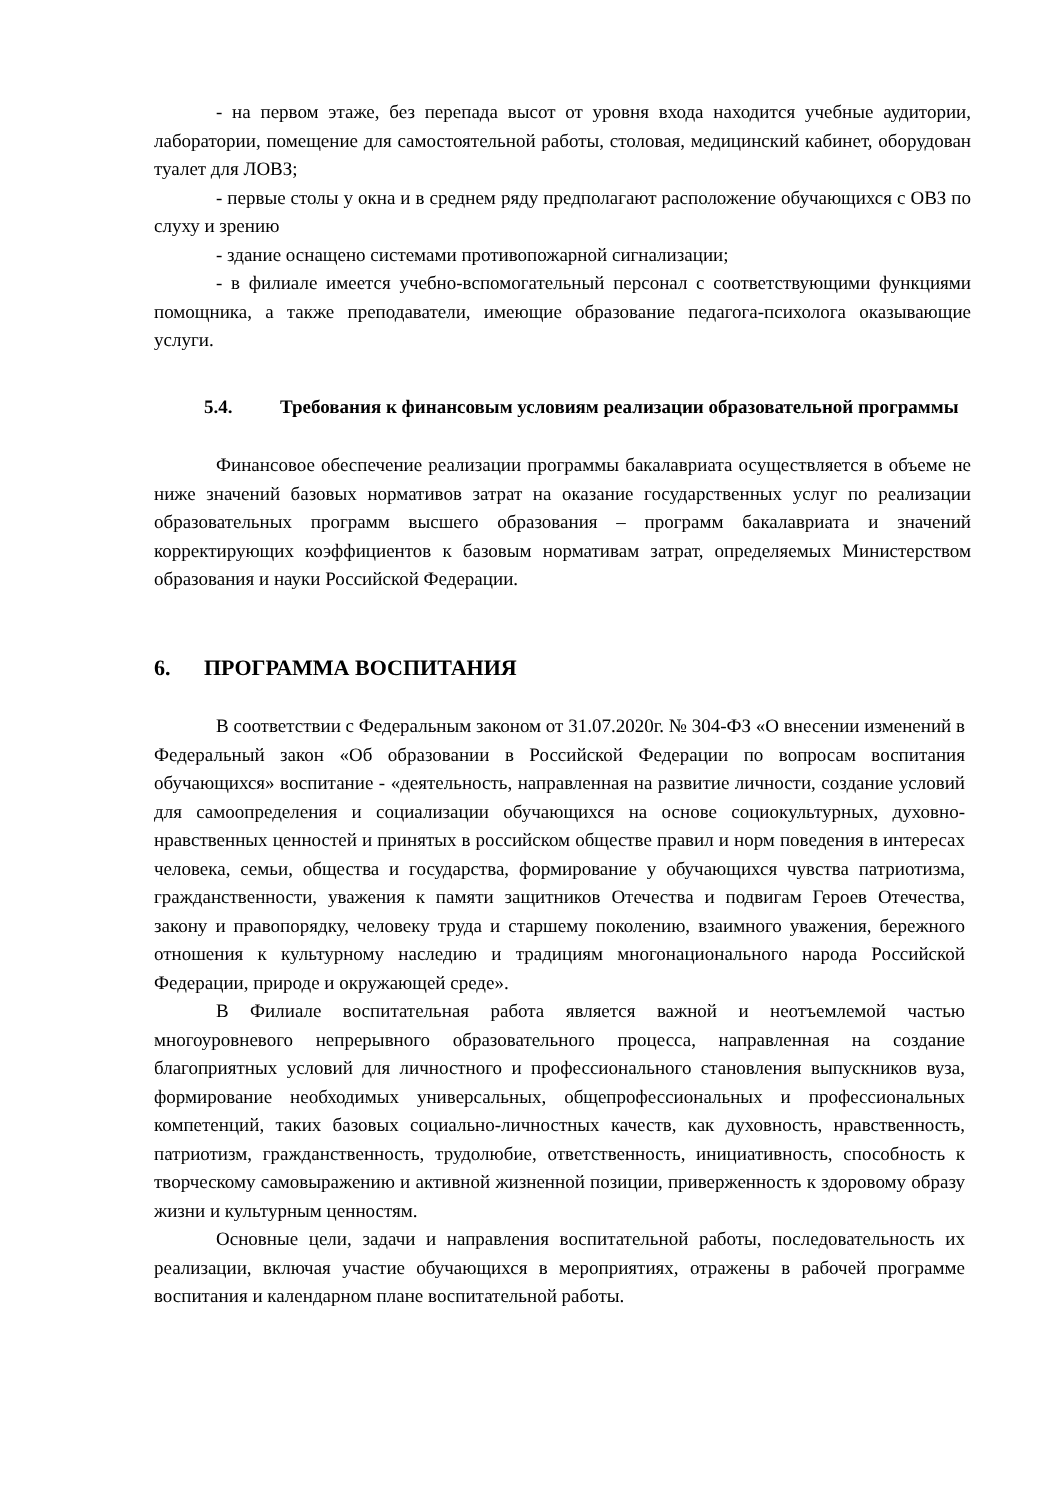- на первом этаже, без перепада высот от уровня входа находится учебные аудитории, лаборатории, помещение для самостоятельной работы, столовая, медицинский кабинет, оборудован туалет для ЛОВЗ;
- первые столы у окна и в среднем ряду предполагают расположение обучающихся с ОВЗ по слуху и зрению
- здание оснащено системами противопожарной сигнализации;
- в филиале имеется учебно-вспомогательный персонал с соответствующими функциями помощника, а также преподаватели, имеющие образование педагога-психолога оказывающие услуги.
5.4. Требования к финансовым условиям реализации образовательной программы
Финансовое обеспечение реализации программы бакалавриата осуществляется в объеме не ниже значений базовых нормативов затрат на оказание государственных услуг по реализации образовательных программ высшего образования – программ бакалавриата и значений корректирующих коэффициентов к базовым нормативам затрат, определяемых Министерством образования и науки Российской Федерации.
6. ПРОГРАММА ВОСПИТАНИЯ
В соответствии с Федеральным законом от 31.07.2020г. № 304-ФЗ «О внесении изменений в Федеральный закон «Об образовании в Российской Федерации по вопросам воспитания обучающихся» воспитание - «деятельность, направленная на развитие личности, создание условий для самоопределения и социализации обучающихся на основе социокультурных, духовно-нравственных ценностей и принятых в российском обществе правил и норм поведения в интересах человека, семьи, общества и государства, формирование у обучающихся чувства патриотизма, гражданственности, уважения к памяти защитников Отечества и подвигам Героев Отечества, закону и правопорядку, человеку труда и старшему поколению, взаимного уважения, бережного отношения к культурному наследию и традициям многонационального народа Российской Федерации, природе и окружающей среде».
В Филиале воспитательная работа является важной и неотъемлемой частью многоуровневого непрерывного образовательного процесса, направленная на создание благоприятных условий для личностного и профессионального становления выпускников вуза, формирование необходимых универсальных, общепрофессиональных и профессиональных компетенций, таких базовых социально-личностных качеств, как духовность, нравственность, патриотизм, гражданственность, трудолюбие, ответственность, инициативность, способность к творческому самовыражению и активной жизненной позиции, приверженность к здоровому образу жизни и культурным ценностям.
Основные цели, задачи и направления воспитательной работы, последовательность их реализации, включая участие обучающихся в мероприятиях, отражены в рабочей программе воспитания и календарном плане воспитательной работы.